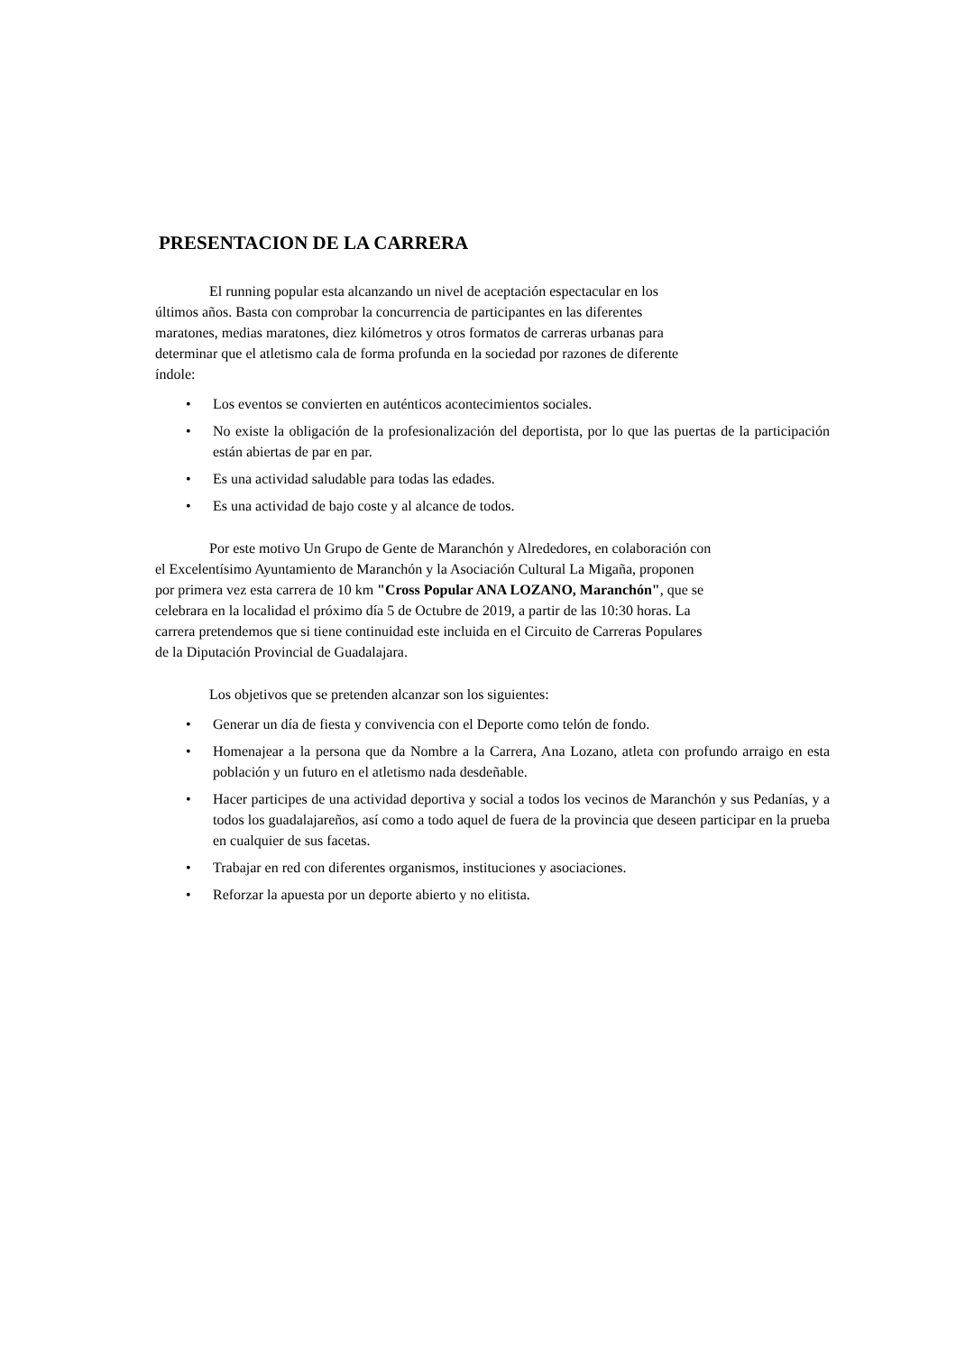PRESENTACION DE LA CARRERA
El running popular esta alcanzando un nivel de aceptación espectacular en los
últimos años. Basta con comprobar la concurrencia de participantes en las diferentes
maratones, medias maratones, diez kilómetros y otros formatos de carreras urbanas para
determinar que el atletismo cala de forma profunda en la sociedad por razones de diferente
índole:
• Los eventos se convierten en auténticos acontecimientos sociales.
• No existe la obligación de la profesionalización del deportista, por lo que las puertas de la participación están abiertas de par en par.
• Es una actividad saludable para todas las edades.
• Es una actividad de bajo coste y al alcance de todos.
Por este motivo Un Grupo de Gente de Maranchón y Alrededores, en colaboración con
el Excelentísimo Ayuntamiento de Maranchón y la Asociación Cultural La Migaña, proponen
por primera vez esta carrera de 10 km "Cross Popular ANA LOZANO, Maranchón", que se
celebrara en la localidad el próximo día 5 de Octubre de 2019, a partir de las 10:30 horas. La
carrera pretendemos que si tiene continuidad este incluida en el Circuito de Carreras Populares
de la Diputación Provincial de Guadalajara.
Los objetivos que se pretenden alcanzar son los siguientes:
• Generar un día de fiesta y convivencia con el Deporte como telón de fondo.
• Homenajear a la persona que da Nombre a la Carrera, Ana Lozano, atleta con profundo arraigo en esta población y un futuro en el atletismo nada desdeñable.
• Hacer participes de una actividad deportiva y social a todos los vecinos de Maranchón y sus Pedanías, y a todos los guadalajareños, así como a todo aquel de fuera de la provincia que deseen participar en la prueba en cualquier de sus facetas.
• Trabajar en red con diferentes organismos, instituciones y asociaciones.
• Reforzar la apuesta por un deporte abierto y no elitista.